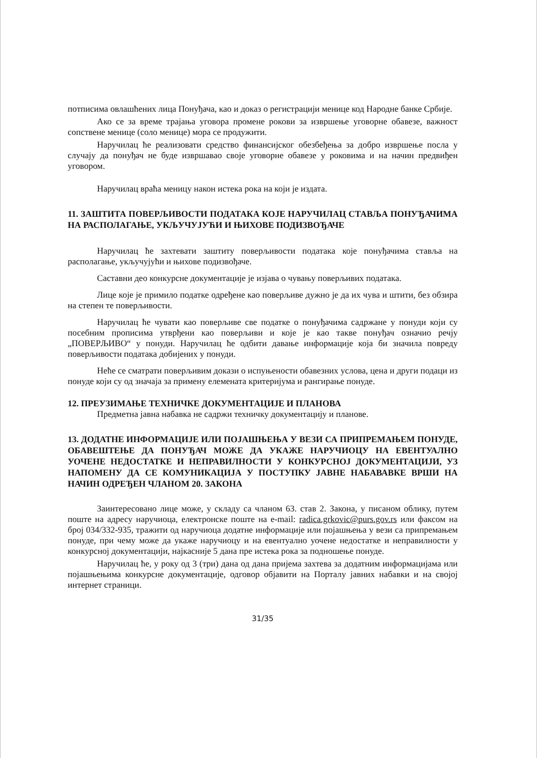потписима овлашћених лица Понуђача, као и доказ о регистрацији менице код Народне банке Србије.
Ако се за време трајања уговора промене рокови за извршење уговорне обавезе, важност сопствене менице (соло менице) мора се продужити.
Наручилац ће реализовати средство финансијског обезбеђења за добро извршење посла у случају да понуђач не буде извршавао своје уговорне обавезе у роковима и на начин предвиђен уговором.
Наручилац враћа меницу након истека рока на који је издата.
11. ЗАШТИТА ПОВЕРЉИВОСТИ ПОДАТАКА КОЈЕ НАРУЧИЛАЦ СТАВЉА ПОНУЂАЧИМА НА РАСПОЛАГАЊЕ, УКЉУЧУЈУЋИ И ЊИХОВЕ ПОДИЗВОЂАЧЕ
Наручилац ће захтевати заштиту поверљивости података које понуђачима ставља на располагање, укључујући и њихове подизвођаче.
Саставни део конкурсне документације је изјава о чувању поверљивих података.
Лице које је примило податке одређене као поверљиве дужно је да их чува и штити, без обзира на степен те поверљивости.
Наручилац ће чувати као поверљиве све податке о понуђачима садржане у понуди који су посебним прописима утврђени као поверљиви и које је као такве понуђач означио речју „ПОВЕРЉИВО“ у понуди. Наручилац ће одбити давање информације која би значила повреду поверљивости података добијених у понуди.
Неће се сматрати поверљивим докази о испуњености обавезних услова, цена и други подаци из понуде који су од значаја за примену елемената критеријума и рангирање понуде.
12. ПРЕУЗИМАЊЕ ТЕХНИЧКЕ ДОКУМЕНТАЦИЈЕ И ПЛАНОВА
Предметна јавна набавка не садржи техничку документацију и планове.
13. ДОДАТНЕ ИНФОРМАЦИЈЕ ИЛИ ПОЈАШЊЕЊА У ВЕЗИ СА ПРИПРЕМАЊЕМ ПОНУДЕ, ОБАВЕШТЕЊЕ ДА ПОНУЂАЧ МОЖЕ ДА УКАЖЕ НАРУЧИОЦУ НА ЕВЕНТУАЛНО УОЧЕНЕ НЕДОСТАТКЕ И НЕПРАВИЛНОСТИ У КОНКУРСНОЈ ДОКУМЕНТАЦИЈИ, УЗ НАПОМЕНУ ДА СЕ КОМУНИКАЦИЈА У ПОСТУПКУ ЈАВНЕ НАБАВАВКЕ ВРШИ НА НАЧИН ОДРЕЂЕН ЧЛАНОМ 20. ЗАКОНА
Заинтересовано лице може, у складу са чланом 63. став 2. Закона, у писаном облику, путем поште на адресу наручиоца, електронске поште на e-mail: radica.grkovic@purs.gov.rs или факсом на број 034/332-935, тражити од наручиоца додатне информације или појашњења у вези са припремањем понуде, при чему може да укаже наручиоцу и на евентуално уочене недостатке и неправилности у конкурсној документацији, најкасније 5 дана пре истека рока за подношење понуде.
Наручилац ће, у року од 3 (три) дана од дана пријема захтева за додатним информацијама или појашњењима конкурсне документације, одговор објавити на Порталу јавних набавки и на својој интернет страници.
31/35